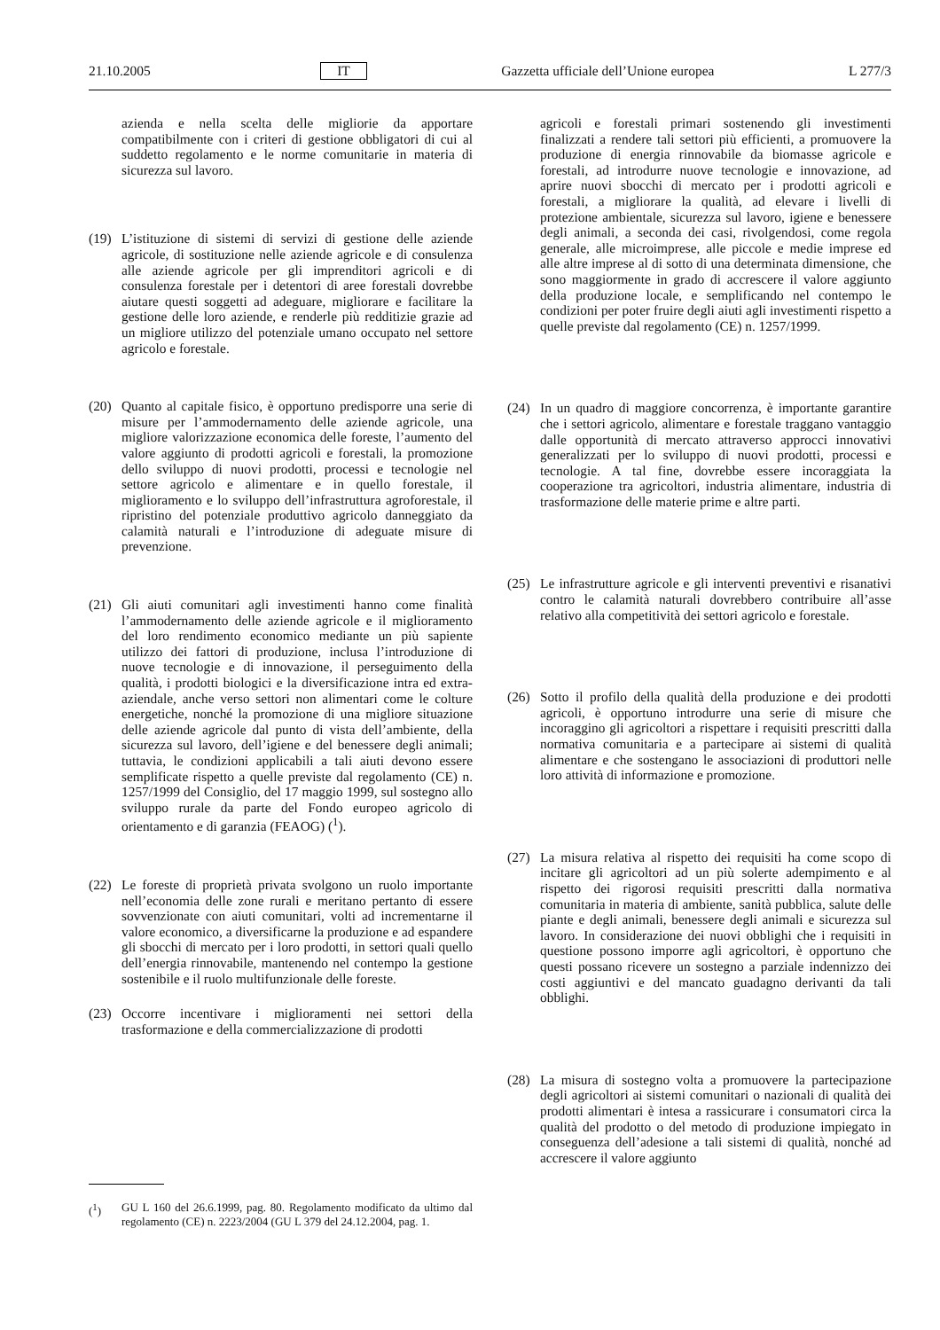21.10.2005 IT Gazzetta ufficiale dell’Unione europea L 277/3
azienda e nella scelta delle migliorie da apportare compatibilmente con i criteri di gestione obbligatori di cui al suddetto regolamento e le norme comunitarie in materia di sicurezza sul lavoro.
(19) L’istituzione di sistemi di servizi di gestione delle aziende agricole, di sostituzione nelle aziende agricole e di consulenza alle aziende agricole per gli imprenditori agricoli e di consulenza forestale per i detentori di aree forestali dovrebbe aiutare questi soggetti ad adeguare, migliorare e facilitare la gestione delle loro aziende, e renderle più redditizie grazie ad un migliore utilizzo del potenziale umano occupato nel settore agricolo e forestale.
(20) Quanto al capitale fisico, è opportuno predisporre una serie di misure per l’ammodernamento delle aziende agricole, una migliore valorizzazione economica delle foreste, l’aumento del valore aggiunto di prodotti agricoli e forestali, la promozione dello sviluppo di nuovi prodotti, processi e tecnologie nel settore agricolo e alimentare e in quello forestale, il miglioramento e lo sviluppo dell’infrastruttura agroforestale, il ripristino del potenziale produttivo agricolo danneggiato da calamità naturali e l’introduzione di adeguate misure di prevenzione.
(21) Gli aiuti comunitari agli investimenti hanno come finalità l’ammodernamento delle aziende agricole e il miglioramento del loro rendimento economico mediante un più sapiente utilizzo dei fattori di produzione, inclusa l’introduzione di nuove tecnologie e di innovazione, il perseguimento della qualità, i prodotti biologici e la diversificazione intra ed extra-aziendale, anche verso settori non alimentari come le colture energetiche, nonché la promozione di una migliore situazione delle aziende agricole dal punto di vista dell’ambiente, della sicurezza sul lavoro, dell’igiene e del benessere degli animali; tuttavia, le condizioni applicabili a tali aiuti devono essere semplificate rispetto a quelle previste dal regolamento (CE) n. 1257/1999 del Consiglio, del 17 maggio 1999, sul sostegno allo sviluppo rurale da parte del Fondo europeo agricolo di orientamento e di garanzia (FEAOG) (<sup>1</sup>).
(22) Le foreste di proprietà privata svolgono un ruolo importante nell’economia delle zone rurali e meritano pertanto di essere sovvenzionate con aiuti comunitari, volti ad incrementarne il valore economico, a diversificarne la produzione e ad espandere gli sbocchi di mercato per i loro prodotti, in settori quali quello dell’energia rinnovabile, mantenendo nel contempo la gestione sostenibile e il ruolo multifunzionale delle foreste.
(23) Occorre incentivare i miglioramenti nei settori della trasformazione e della commercializzazione di prodotti
agricoli e forestali primari sostenendo gli investimenti finalizzati a rendere tali settori più efficienti, a promuovere la produzione di energia rinnovabile da biomasse agricole e forestali, ad introdurre nuove tecnologie e innovazione, ad aprire nuovi sbocchi di mercato per i prodotti agricoli e forestali, a migliorare la qualità, ad elevare i livelli di protezione ambientale, sicurezza sul lavoro, igiene e benessere degli animali, a seconda dei casi, rivolgendosi, come regola generale, alle microimprese, alle piccole e medie imprese ed alle altre imprese al di sotto di una determinata dimensione, che sono maggiormente in grado di accrescere il valore aggiunto della produzione locale, e semplificando nel contempo le condizioni per poter fruire degli aiuti agli investimenti rispetto a quelle previste dal regolamento (CE) n. 1257/1999.
(24) In un quadro di maggiore concorrenza, è importante garantire che i settori agricolo, alimentare e forestale traggano vantaggio dalle opportunità di mercato attraverso approcci innovativi generalizzati per lo sviluppo di nuovi prodotti, processi e tecnologie. A tal fine, dovrebbe essere incoraggiata la cooperazione tra agricoltori, industria alimentare, industria di trasformazione delle materie prime e altre parti.
(25) Le infrastrutture agricole e gli interventi preventivi e risanativi contro le calamità naturali dovrebbero contribuire all’asse relativo alla competitività dei settori agricolo e forestale.
(26) Sotto il profilo della qualità della produzione e dei prodotti agricoli, è opportuno introdurre una serie di misure che incoraggino gli agricoltori a rispettare i requisiti prescritti dalla normativa comunitaria e a partecipare ai sistemi di qualità alimentare e che sostengano le associazioni di produttori nelle loro attività di informazione e promozione.
(27) La misura relativa al rispetto dei requisiti ha come scopo di incitare gli agricoltori ad un più solerte adempimento e al rispetto dei rigorosi requisiti prescritti dalla normativa comunitaria in materia di ambiente, sanità pubblica, salute delle piante e degli animali, benessere degli animali e sicurezza sul lavoro. In considerazione dei nuovi obblighi che i requisiti in questione possono imporre agli agricoltori, è opportuno che questi possano ricevere un sostegno a parziale indennizzo dei costi aggiuntivi e del mancato guadagno derivanti da tali obblighi.
(28) La misura di sostegno volta a promuovere la partecipazione degli agricoltori ai sistemi comunitari o nazionali di qualità dei prodotti alimentari è intesa a rassicurare i consumatori circa la qualità del prodotto o del metodo di produzione impiegato in conseguenza dell’adesione a tali sistemi di qualità, nonché ad accrescere il valore aggiunto
(<sup>1</sup>) GU L 160 del 26.6.1999, pag. 80. Regolamento modificato da ultimo dal regolamento (CE) n. 2223/2004 (GU L 379 del 24.12.2004, pag. 1.